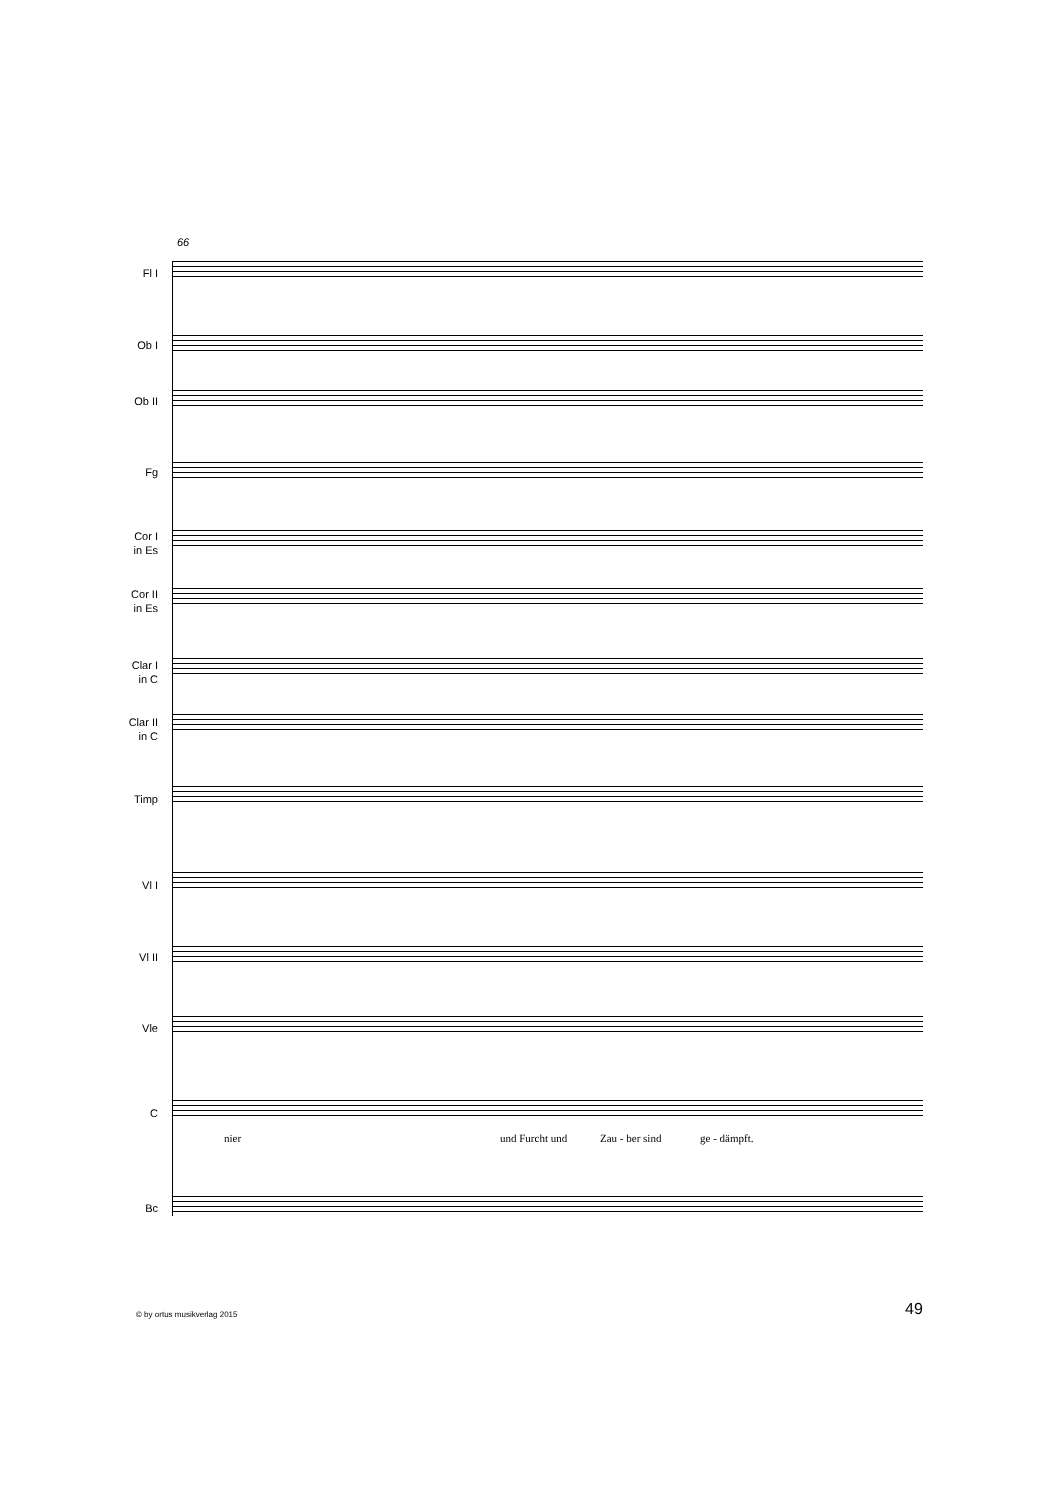66
Fl I
Ob I
Ob II
Fg
Cor I
in Es
Cor II
in Es
Clar I
in C
Clar II
in C
Timp
Vl I
Vl II
Vle
C
nier und Furcht und Zau - ber sind ge - dämpft.
Bc
© by ortus musikverlag 2015 49